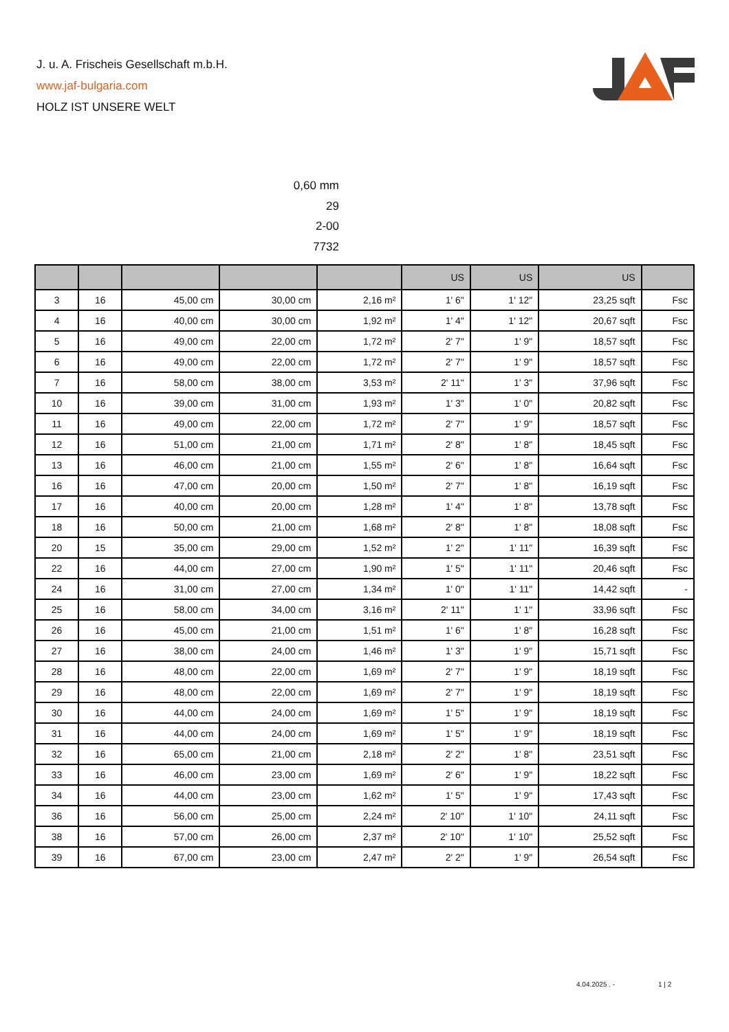J. u. A. Frischeis Gesellschaft m.b.H.
www.jaf-bulgaria.com
HOLZ IST UNSERE WELT
0,60 mm
29
2-00
7732
| | | | | | US | US | US | |
| --- | --- | --- | --- | --- | --- | --- | --- | --- |
| 3 | 16 | 45,00 cm | 30,00 cm | 2,16 m² | 1' 6" | 1' 12" | 23,25 sqft | Fsc |
| 4 | 16 | 40,00 cm | 30,00 cm | 1,92 m² | 1' 4" | 1' 12" | 20,67 sqft | Fsc |
| 5 | 16 | 49,00 cm | 22,00 cm | 1,72 m² | 2' 7" | 1' 9" | 18,57 sqft | Fsc |
| 6 | 16 | 49,00 cm | 22,00 cm | 1,72 m² | 2' 7" | 1' 9" | 18,57 sqft | Fsc |
| 7 | 16 | 58,00 cm | 38,00 cm | 3,53 m² | 2' 11" | 1' 3" | 37,96 sqft | Fsc |
| 10 | 16 | 39,00 cm | 31,00 cm | 1,93 m² | 1' 3" | 1' 0" | 20,82 sqft | Fsc |
| 11 | 16 | 49,00 cm | 22,00 cm | 1,72 m² | 2' 7" | 1' 9" | 18,57 sqft | Fsc |
| 12 | 16 | 51,00 cm | 21,00 cm | 1,71 m² | 2' 8" | 1' 8" | 18,45 sqft | Fsc |
| 13 | 16 | 46,00 cm | 21,00 cm | 1,55 m² | 2' 6" | 1' 8" | 16,64 sqft | Fsc |
| 16 | 16 | 47,00 cm | 20,00 cm | 1,50 m² | 2' 7" | 1' 8" | 16,19 sqft | Fsc |
| 17 | 16 | 40,00 cm | 20,00 cm | 1,28 m² | 1' 4" | 1' 8" | 13,78 sqft | Fsc |
| 18 | 16 | 50,00 cm | 21,00 cm | 1,68 m² | 2' 8" | 1' 8" | 18,08 sqft | Fsc |
| 20 | 15 | 35,00 cm | 29,00 cm | 1,52 m² | 1' 2" | 1' 11" | 16,39 sqft | Fsc |
| 22 | 16 | 44,00 cm | 27,00 cm | 1,90 m² | 1' 5" | 1' 11" | 20,46 sqft | Fsc |
| 24 | 16 | 31,00 cm | 27,00 cm | 1,34 m² | 1' 0" | 1' 11" | 14,42 sqft | - |
| 25 | 16 | 58,00 cm | 34,00 cm | 3,16 m² | 2' 11" | 1' 1" | 33,96 sqft | Fsc |
| 26 | 16 | 45,00 cm | 21,00 cm | 1,51 m² | 1' 6" | 1' 8" | 16,28 sqft | Fsc |
| 27 | 16 | 38,00 cm | 24,00 cm | 1,46 m² | 1' 3" | 1' 9" | 15,71 sqft | Fsc |
| 28 | 16 | 48,00 cm | 22,00 cm | 1,69 m² | 2' 7" | 1' 9" | 18,19 sqft | Fsc |
| 29 | 16 | 48,00 cm | 22,00 cm | 1,69 m² | 2' 7" | 1' 9" | 18,19 sqft | Fsc |
| 30 | 16 | 44,00 cm | 24,00 cm | 1,69 m² | 1' 5" | 1' 9" | 18,19 sqft | Fsc |
| 31 | 16 | 44,00 cm | 24,00 cm | 1,69 m² | 1' 5" | 1' 9" | 18,19 sqft | Fsc |
| 32 | 16 | 65,00 cm | 21,00 cm | 2,18 m² | 2' 2" | 1' 8" | 23,51 sqft | Fsc |
| 33 | 16 | 46,00 cm | 23,00 cm | 1,69 m² | 2' 6" | 1' 9" | 18,22 sqft | Fsc |
| 34 | 16 | 44,00 cm | 23,00 cm | 1,62 m² | 1' 5" | 1' 9" | 17,43 sqft | Fsc |
| 36 | 16 | 56,00 cm | 25,00 cm | 2,24 m² | 2' 10" | 1' 10" | 24,11 sqft | Fsc |
| 38 | 16 | 57,00 cm | 26,00 cm | 2,37 m² | 2' 10" | 1' 10" | 25,52 sqft | Fsc |
| 39 | 16 | 67,00 cm | 23,00 cm | 2,47 m² | 2' 2" | 1' 9" | 26,54 sqft | Fsc |
4.04.2025 . - 1 | 2